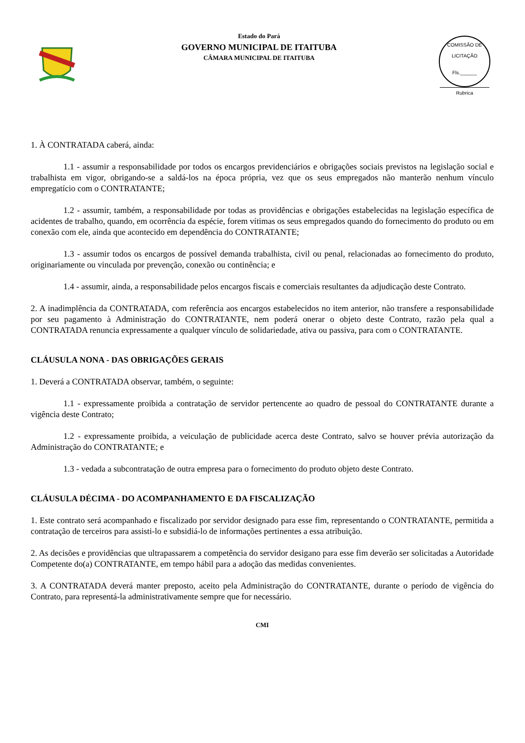Estado do Pará
GOVERNO MUNICIPAL DE ITAITUBA
CÂMARA MUNICIPAL DE ITAITUBA
COMISSÃO DE LICITAÇÃO
Fls.______
Rubrica
1. À CONTRATADA caberá, ainda:
1.1 - assumir a responsabilidade por todos os encargos previdenciários e obrigações sociais previstos na legislação social e trabalhista em vigor, obrigando-se a saldá-los na época própria, vez que os seus empregados não manterão nenhum vínculo empregatício com o CONTRATANTE;
1.2 - assumir, também, a responsabilidade por todas as providências e obrigações estabelecidas na legislação específica de acidentes de trabalho, quando, em ocorrência da espécie, forem vítimas os seus empregados quando do fornecimento do produto ou em conexão com ele, ainda que acontecido em dependência do CONTRATANTE;
1.3 - assumir todos os encargos de possível demanda trabalhista, civil ou penal, relacionadas ao fornecimento do produto, originariamente ou vinculada por prevenção, conexão ou continência; e
1.4 - assumir, ainda, a responsabilidade pelos encargos fiscais e comerciais resultantes da adjudicação deste Contrato.
2. A inadimplência da CONTRATADA, com referência aos encargos estabelecidos no item anterior, não transfere a responsabilidade por seu pagamento à Administração do CONTRATANTE, nem poderá onerar o objeto deste Contrato, razão pela qual a CONTRATADA renuncia expressamente a qualquer vínculo de solidariedade, ativa ou passiva, para com o CONTRATANTE.
CLÁUSULA NONA - DAS OBRIGAÇÕES GERAIS
1. Deverá a CONTRATADA observar, também, o seguinte:
1.1 - expressamente proibida a contratação de servidor pertencente ao quadro de pessoal do CONTRATANTE durante a vigência deste Contrato;
1.2 - expressamente proibida, a veiculação de publicidade acerca deste Contrato, salvo se houver prévia autorização da Administração do CONTRATANTE; e
1.3 - vedada a subcontratação de outra empresa para o fornecimento do produto objeto deste Contrato.
CLÁUSULA DÉCIMA - DO ACOMPANHAMENTO E DA FISCALIZAÇÃO
1. Este contrato será acompanhado e fiscalizado por servidor designado para esse fim, representando o CONTRATANTE, permitida a contratação de terceiros para assisti-lo e subsidiá-lo de informações pertinentes a essa atribuição.
2. As decisões e providências que ultrapassarem a competência do servidor desigano para esse fim deverão ser solicitadas a Autoridade Competente do(a) CONTRATANTE, em tempo hábil para a adoção das medidas convenientes.
3. A CONTRATADA deverá manter preposto, aceito pela Administração do CONTRATANTE, durante o período de vigência do Contrato, para representá-la administrativamente sempre que for necessário.
CMI